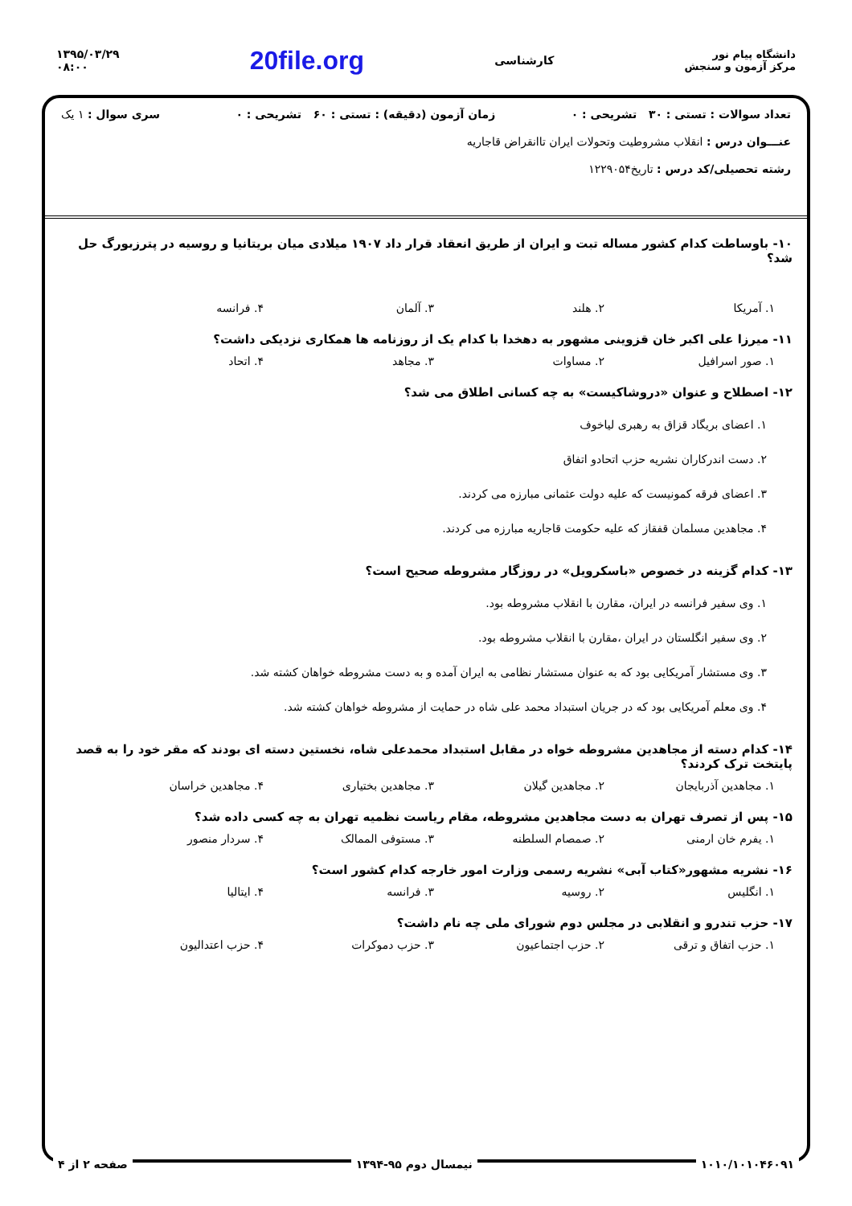دانشگاه پیام نور
مرکز آزمون و سنجش
کارشناسی
20file.org
۱۳۹۵/۰۳/۲۹
۰۸:۰۰
تعداد سوالات : تستی : ۳۰ تشریحی : ۰ زمان آزمون (دقیقه) : تستی : ۶۰ تشریحی : ۰ سری سوال : ۱ یک
عنـــوان درس : انقلاب مشروطیت وتحولات ایران تاانقراض قاجاریه
رشته تحصیلی/کد درس : تاریخ۱۲۲۹۰۵۴
۱۰- باوساطت کدام کشور مساله تبت و ایران از طریق انعقاد قرار داد ۱۹۰۷ میلادی میان بریتانیا و روسیه در پترزبورگ حل شد؟
۱. آمریکا ۲. هلند ۳. آلمان ۴. فرانسه
۱۱- میرزا علی اکبر خان قزوینی مشهور به دهخدا با کدام یک از روزنامه ها همکاری نزدیکی داشت؟
۱. صور اسرافیل ۲. مساوات ۳. مجاهد ۴. اتحاد
۱۲- اصطلاح و عنوان «دروشاکیست» به چه کسانی اطلاق می شد؟
۱. اعضای بریگاد قزاق به رهبری لیاخوف
۲. دست اندرکاران نشریه حزب اتحادو اتفاق
۳. اعضای فرقه کمونیست که علیه دولت عثمانی مبارزه می کردند.
۴. مجاهدین مسلمان قفقاز که علیه حکومت قاجاریه مبارزه می کردند.
۱۳- کدام گزینه در خصوص «باسکرویل» در روزگار مشروطه صحیح است؟
۱. وی سفیر فرانسه در ایران، مقارن با انقلاب مشروطه بود.
۲. وی سفیر انگلستان در ایران ،مقارن با انقلاب مشروطه بود.
۳. وی مستشار آمریکایی بود که به عنوان مستشار نظامی به ایران آمده و به دست مشروطه خواهان کشته شد.
۴. وی معلم آمریکایی بود که در جریان استبداد محمد علی شاه در حمایت از مشروطه خواهان کشته شد.
۱۴- کدام دسته از مجاهدین مشروطه خواه در مقابل استبداد محمدعلی شاه، نخستین دسته ای بودند که مقر خود را به قصد پایتخت ترک کردند؟
۱. مجاهدین آذربایجان ۲. مجاهدین گیلان ۳. مجاهدین بختیاری ۴. مجاهدین خراسان
۱۵- پس از تصرف تهران به دست مجاهدین مشروطه، مقام ریاست نظمیه تهران به چه کسی داده شد؟
۱. یفرم خان ارمنی ۲. صمصام السلطنه ۳. مستوفی الممالک ۴. سردار منصور
۱۶- نشریه مشهور«کتاب آبی» نشریه رسمی وزارت امور خارجه کدام کشور است؟
۱. انگلیس ۲. روسیه ۳. فرانسه ۴. ایتالیا
۱۷- حزب تندرو و انقلابی در مجلس دوم شورای ملی چه نام داشت؟
۱. حزب اتفاق و ترقی ۲. حزب اجتماعیون ۳. حزب دموکرات ۴. حزب اعتدالیون
۱۰۱۰/۱۰۱۰۴۶۰۹۱ نیمسال دوم ۹۵-۱۳۹۴ صفحه ۲ از ۴